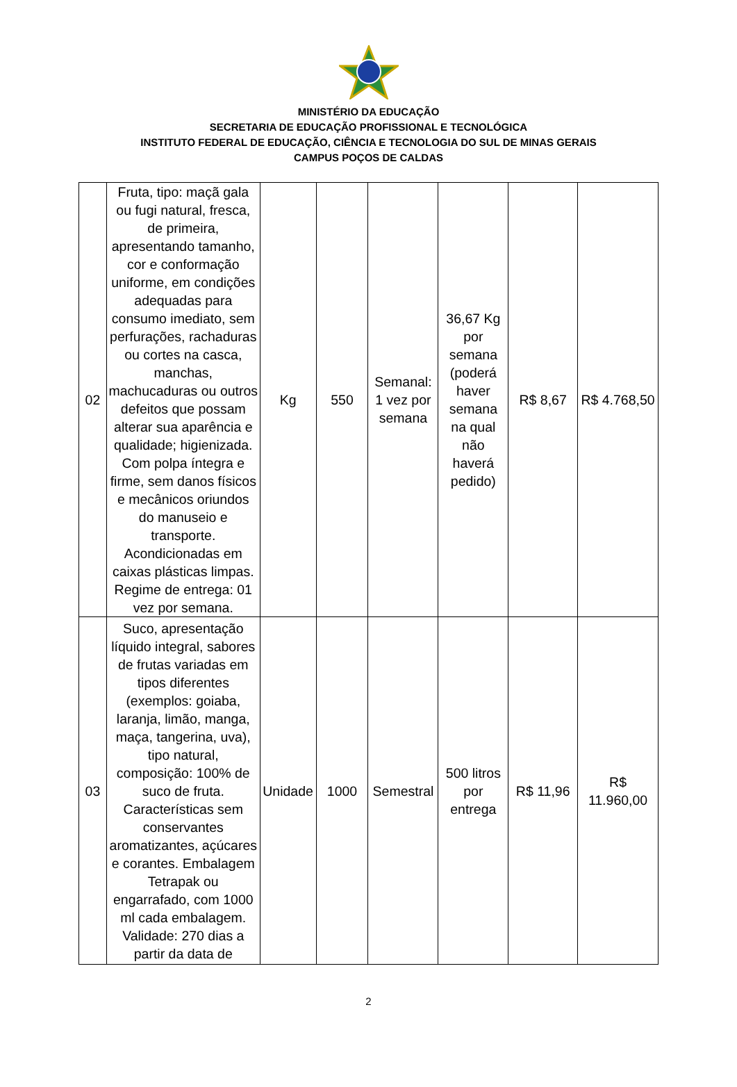MINISTÉRIO DA EDUCAÇÃO
SECRETARIA DE EDUCAÇÃO PROFISSIONAL E TECNOLÓGICA
INSTITUTO FEDERAL DE EDUCAÇÃO, CIÊNCIA E TECNOLOGIA DO SUL DE MINAS GERAIS
CAMPUS POÇOS DE CALDAS
| 02 | Fruta, tipo: maçã gala ou fugi natural, fresca, de primeira, apresentando tamanho, cor e conformação uniforme, em condições adequadas para consumo imediato, sem perfurações, rachaduras ou cortes na casca, manchas, machucaduras ou outros defeitos que possam alterar sua aparência e qualidade; higienizada. Com polpa íntegra e firme, sem danos físicos e mecânicos oriundos do manuseio e transporte. Acondicionadas em caixas plásticas limpas. Regime de entrega: 01 vez por semana. | Kg | 550 | Semanal: 1 vez por semana | 36,67 Kg por semana (poderá haver semana na qual não haverá pedido) | R$ 8,67 | R$ 4.768,50 |
| 03 | Suco, apresentação líquido integral, sabores de frutas variadas em tipos diferentes (exemplos: goiaba, laranja, limão, manga, maça, tangerina, uva), tipo natural, composição: 100% de suco de fruta. Características sem conservantes aromatizantes, açúcares e corantes. Embalagem Tetrapak ou engarrafado, com 1000 ml cada embalagem. Validade: 270 dias a partir da data de | Unidade | 1000 | Semestral | 500 litros por entrega | R$ 11,96 | R$ 11.960,00 |
2